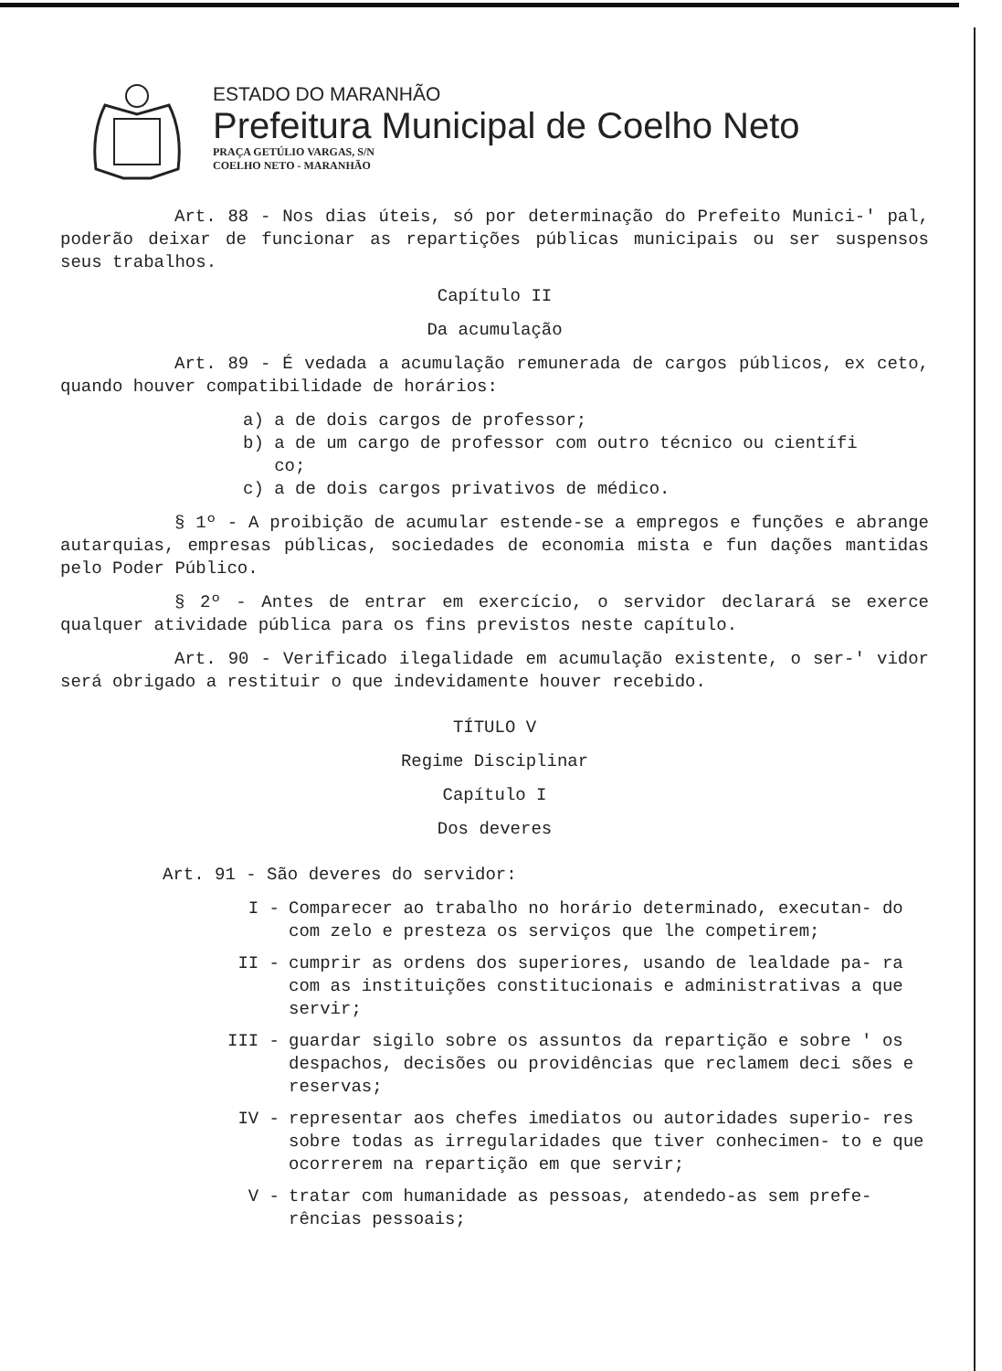ESTADO DO MARANHÃO
Prefeitura Municipal de Coelho Neto
PRAÇA GETÚLIO VARGAS, S/N
COELHO NETO - MARANHÃO
Art. 88 - Nos dias úteis, só por determinação do Prefeito Munici-' pal, poderão deixar de funcionar as repartições públicas municipais ou ser suspensos seus trabalhos.
Capítulo II
Da acumulação
Art. 89 - É vedada a acumulação remunerada de cargos públicos, ex ceto, quando houver compatibilidade de horários:
a) a de dois cargos de professor;
b) a de um cargo de professor com outro técnico ou científi
co;
c) a de dois cargos privativos de médico.
§ 1º - A proibição de acumular estende-se a empregos e funções e abrange autarquias, empresas públicas, sociedades de economia mista e fun dações mantidas pelo Poder Público.
§ 2º - Antes de entrar em exercício, o servidor declarará se exerce qualquer atividade pública para os fins previstos neste capítulo.
Art. 90 - Verificado ilegalidade em acumulação existente, o ser-' vidor será obrigado a restituir o que indevidamente houver recebido.
TÍTULO V
Regime Disciplinar
Capítulo I
Dos deveres
Art. 91 - São deveres do servidor:
I - Comparecer ao trabalho no horário determinado, executan- do com zelo e presteza os serviços que lhe competirem;
II - cumprir as ordens dos superiores, usando de lealdade pa- ra com as instituições constitucionais e administrativas a que servir;
III - guardar sigilo sobre os assuntos da repartição e sobre ' os despachos, decisões ou providências que reclamem deci sões e reservas;
IV - representar aos chefes imediatos ou autoridades superio- res sobre todas as irregularidades que tiver conhecimen- to e que ocorrerem na repartição em que servir;
V - tratar com humanidade as pessoas, atendedo-as sem prefe- rências pessoais;